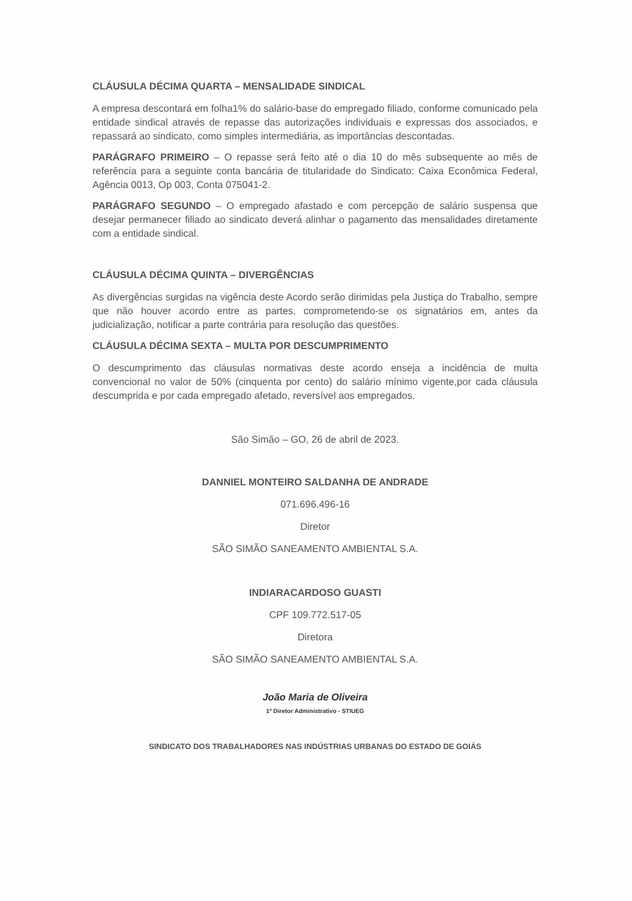CLÁUSULA DÉCIMA QUARTA – MENSALIDADE SINDICAL
A empresa descontará em folha1% do salário-base do empregado filiado, conforme comunicado pela entidade sindical através de repasse das autorizações individuais e expressas dos associados, e repassará ao sindicato, como simples intermediária, as importâncias descontadas.
PARÁGRAFO PRIMEIRO – O repasse será feito até o dia 10 do mês subsequente ao mês de referência para a seguinte conta bancária de titularidade do Sindicato: Caixa Econômica Federal, Agência 0013, Op 003, Conta 075041-2.
PARÁGRAFO SEGUNDO – O empregado afastado e com percepção de salário suspensa que desejar permanecer filiado ao sindicato deverá alinhar o pagamento das mensalidades diretamente com a entidade sindical.
CLÁUSULA DÉCIMA QUINTA – DIVERGÊNCIAS
As divergências surgidas na vigência deste Acordo serão dirimidas pela Justiça do Trabalho, sempre que não houver acordo entre as partes, comprometendo-se os signatários em, antes da judicialização, notificar a parte contrária para resolução das questões.
CLÁUSULA DÉCIMA SEXTA – MULTA POR DESCUMPRIMENTO
O descumprimento das cláusulas normativas deste acordo enseja a incidência de multa convencional no valor de 50% (cinquenta por cento) do salário mínimo vigente,por cada cláusula descumprida e por cada empregado afetado, reversível aos empregados.
São Simão – GO, 26 de abril de 2023.
DANNIEL MONTEIRO SALDANHA DE ANDRADE
071.696.496-16
Diretor
SÃO SIMÃO SANEAMENTO AMBIENTAL S.A.
INDIARACARDOSO GUASTI
CPF 109.772.517-05
Diretora
SÃO SIMÃO SANEAMENTO AMBIENTAL S.A.
João Maria de Oliveira
1º Diretor Administrativo - STIUEG
SINDICATO DOS TRABALHADORES NAS INDÚSTRIAS URBANAS DO ESTADO DE GOIÁS